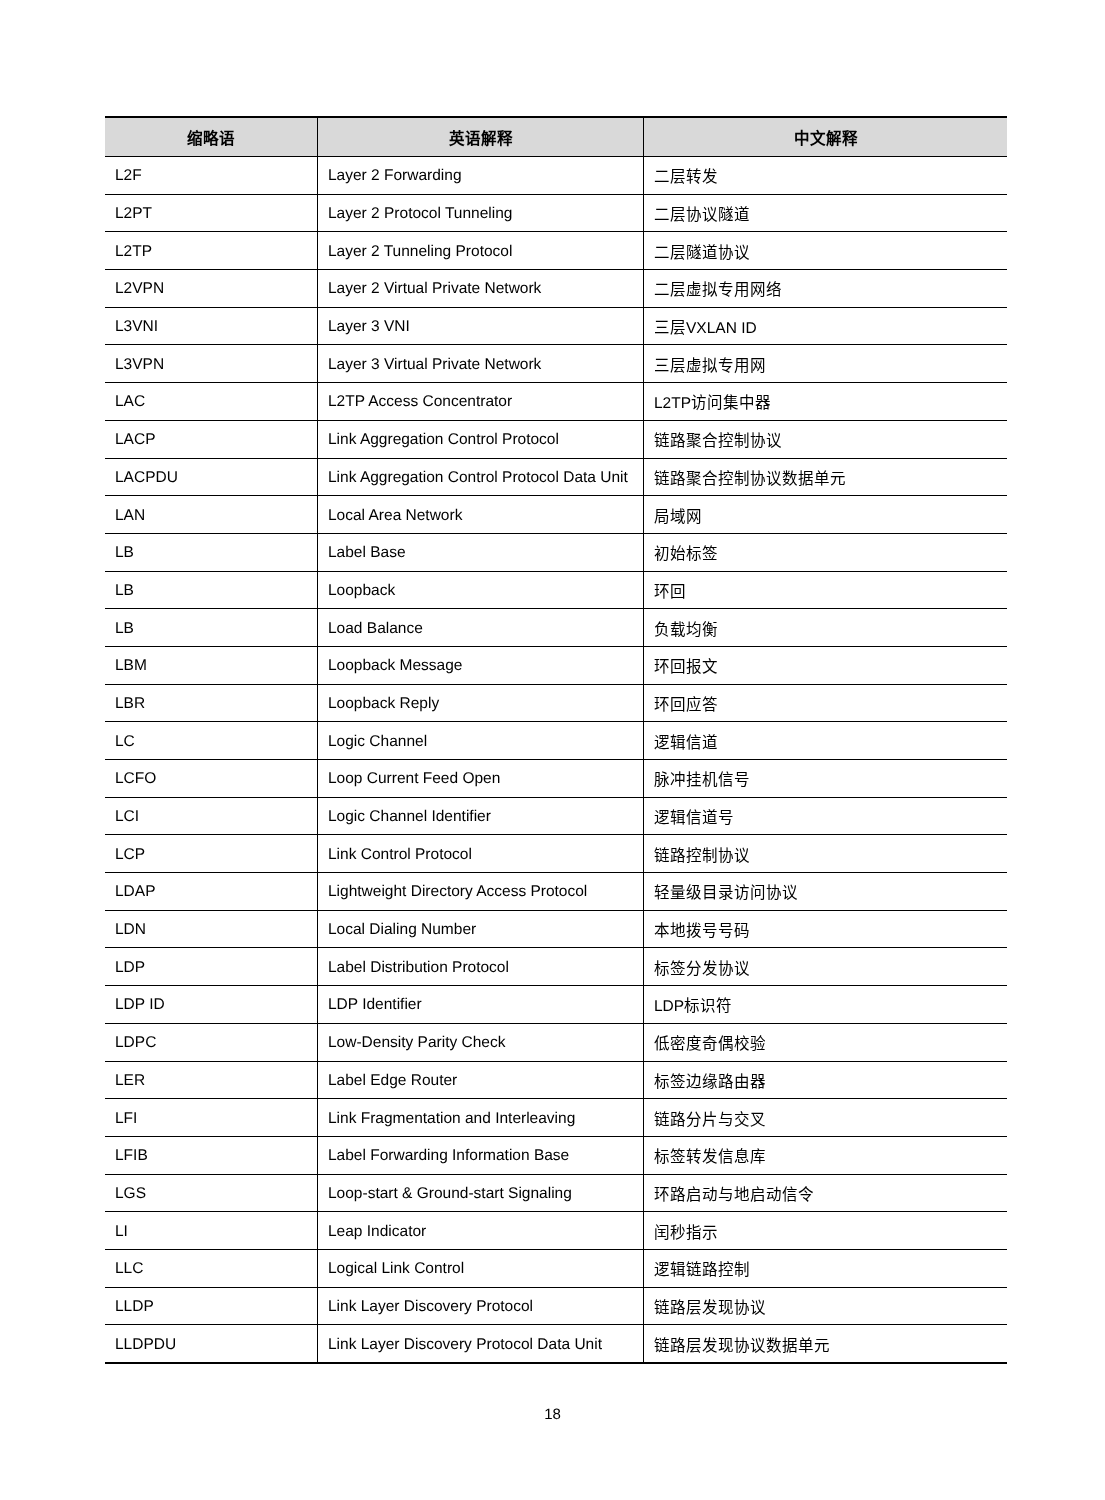| 缩略语 | 英语解释 | 中文解释 |
| --- | --- | --- |
| L2F | Layer 2 Forwarding | 二层转发 |
| L2PT | Layer 2 Protocol Tunneling | 二层协议隧道 |
| L2TP | Layer 2 Tunneling Protocol | 二层隧道协议 |
| L2VPN | Layer 2 Virtual Private Network | 二层虚拟专用网络 |
| L3VNI | Layer 3 VNI | 三层VXLAN ID |
| L3VPN | Layer 3 Virtual Private Network | 三层虚拟专用网 |
| LAC | L2TP Access Concentrator | L2TP访问集中器 |
| LACP | Link Aggregation Control Protocol | 链路聚合控制协议 |
| LACPDU | Link Aggregation Control Protocol Data Unit | 链路聚合控制协议数据单元 |
| LAN | Local Area Network | 局域网 |
| LB | Label Base | 初始标签 |
| LB | Loopback | 环回 |
| LB | Load Balance | 负载均衡 |
| LBM | Loopback Message | 环回报文 |
| LBR | Loopback Reply | 环回应答 |
| LC | Logic Channel | 逻辑信道 |
| LCFO | Loop Current Feed Open | 脉冲挂机信号 |
| LCI | Logic Channel Identifier | 逻辑信道号 |
| LCP | Link Control Protocol | 链路控制协议 |
| LDAP | Lightweight Directory Access Protocol | 轻量级目录访问协议 |
| LDN | Local Dialing Number | 本地拨号号码 |
| LDP | Label Distribution Protocol | 标签分发协议 |
| LDP ID | LDP Identifier | LDP标识符 |
| LDPC | Low-Density Parity Check | 低密度奇偶校验 |
| LER | Label Edge Router | 标签边缘路由器 |
| LFI | Link Fragmentation and Interleaving | 链路分片与交叉 |
| LFIB | Label Forwarding Information Base | 标签转发信息库 |
| LGS | Loop-start & Ground-start Signaling | 环路启动与地启动信令 |
| LI | Leap Indicator | 闰秒指示 |
| LLC | Logical Link Control | 逻辑链路控制 |
| LLDP | Link Layer Discovery Protocol | 链路层发现协议 |
| LLDPDU | Link Layer Discovery Protocol Data Unit | 链路层发现协议数据单元 |
18